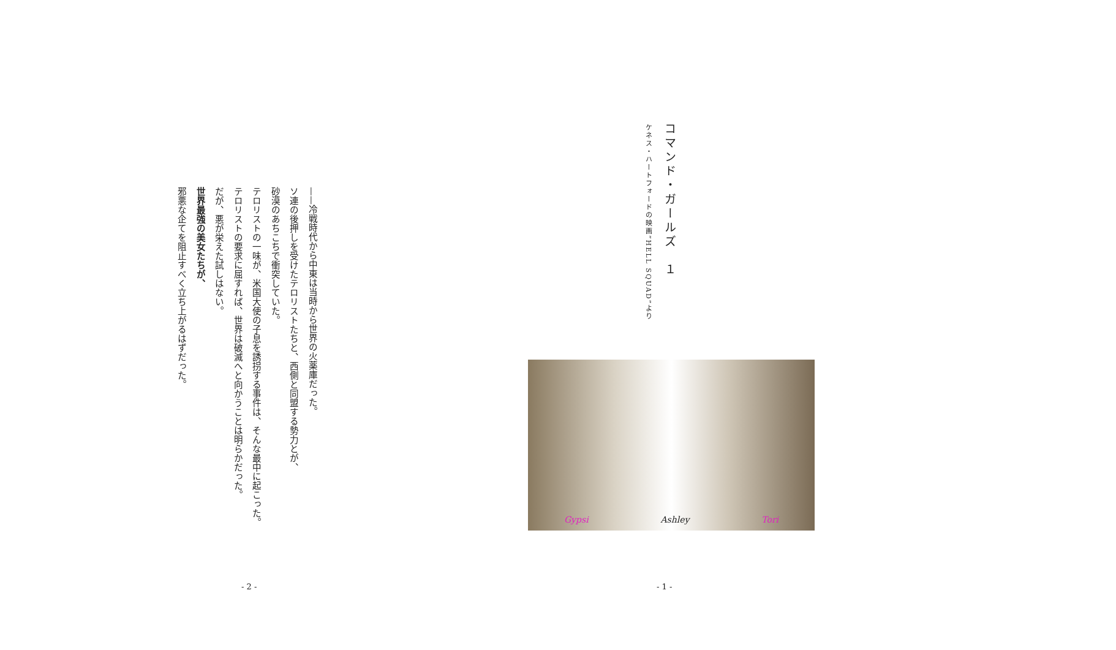コマンド・ガールズ　１
ケネス・ハートフォードの映画”HELL SQUAD”より
Gypsi Ashley Tori
- 1 -
——冷戦時代から中東は当時から世界の火薬庫だった。
ソ連の後押しを受けたテロリストたちと、西側と同盟する勢力とが、
砂漠のあちこちで衝突していた。
テロリストの一味が、米国大使の子息を誘拐する事件は、そんな最中に起こった。
テロリストの要求に屈すれば、世界は破滅へと向かうことは明らかだった。
だが、悪が栄えた試しはない。
世界最強の美女たちが、
邪悪な企てを阻止すべく立ち上がるはずだった。
- 2 -